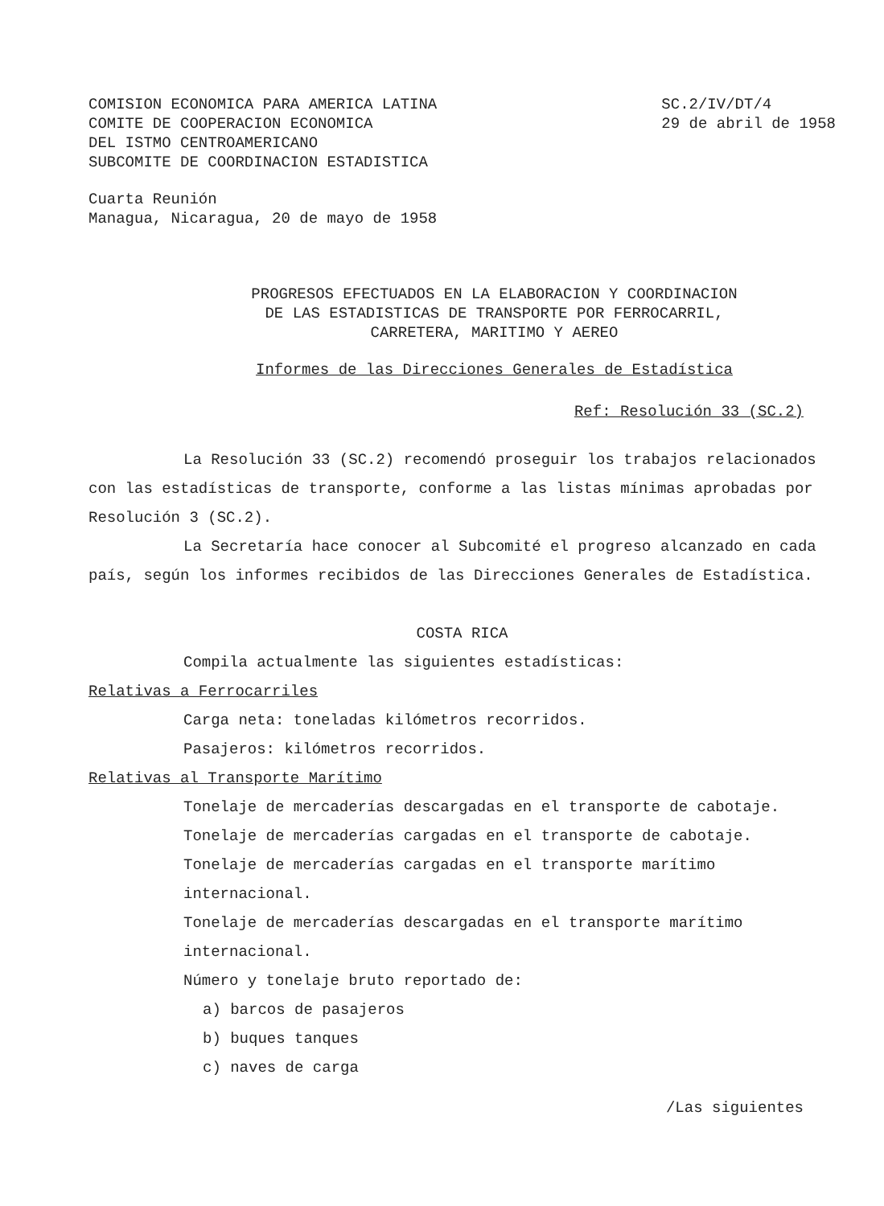COMISION ECONOMICA PARA AMERICA LATINA
COMITE DE COOPERACION ECONOMICA
DEL ISTMO CENTROAMERICANO
SUBCOMITE DE COORDINACION ESTADISTICA
SC.2/IV/DT/4
29 de abril de 1958
Cuarta Reunión
Managua, Nicaragua, 20 de mayo de 1958
PROGRESOS EFECTUADOS EN LA ELABORACION Y COORDINACION
DE LAS ESTADISTICAS DE TRANSPORTE POR FERROCARRIL,
CARRETERA, MARITIMO Y AEREO
Informes de las Direcciones Generales de Estadística
Ref: Resolución 33 (SC.2)
La Resolución 33 (SC.2) recomendó proseguir los trabajos relacionados con las estadísticas de transporte, conforme a las listas mínimas aprobadas por Resolución 3 (SC.2).
La Secretaría hace conocer al Subcomité el progreso alcanzado en cada país, según los informes recibidos de las Direcciones Generales de Estadística.
COSTA RICA
Compila actualmente las siguientes estadísticas:
Relativas a Ferrocarriles
Carga neta: toneladas kilómetros recorridos.
Pasajeros: kilómetros recorridos.
Relativas al Transporte Marítimo
Tonelaje de mercaderías descargadas en el transporte de cabotaje.
Tonelaje de mercaderías cargadas en el transporte de cabotaje.
Tonelaje de mercaderías cargadas en el transporte marítimo internacional.
Tonelaje de mercaderías descargadas en el transporte marítimo internacional.
Número y tonelaje bruto reportado de:
a) barcos de pasajeros
b) buques tanques
c) naves de carga
/Las siguientes